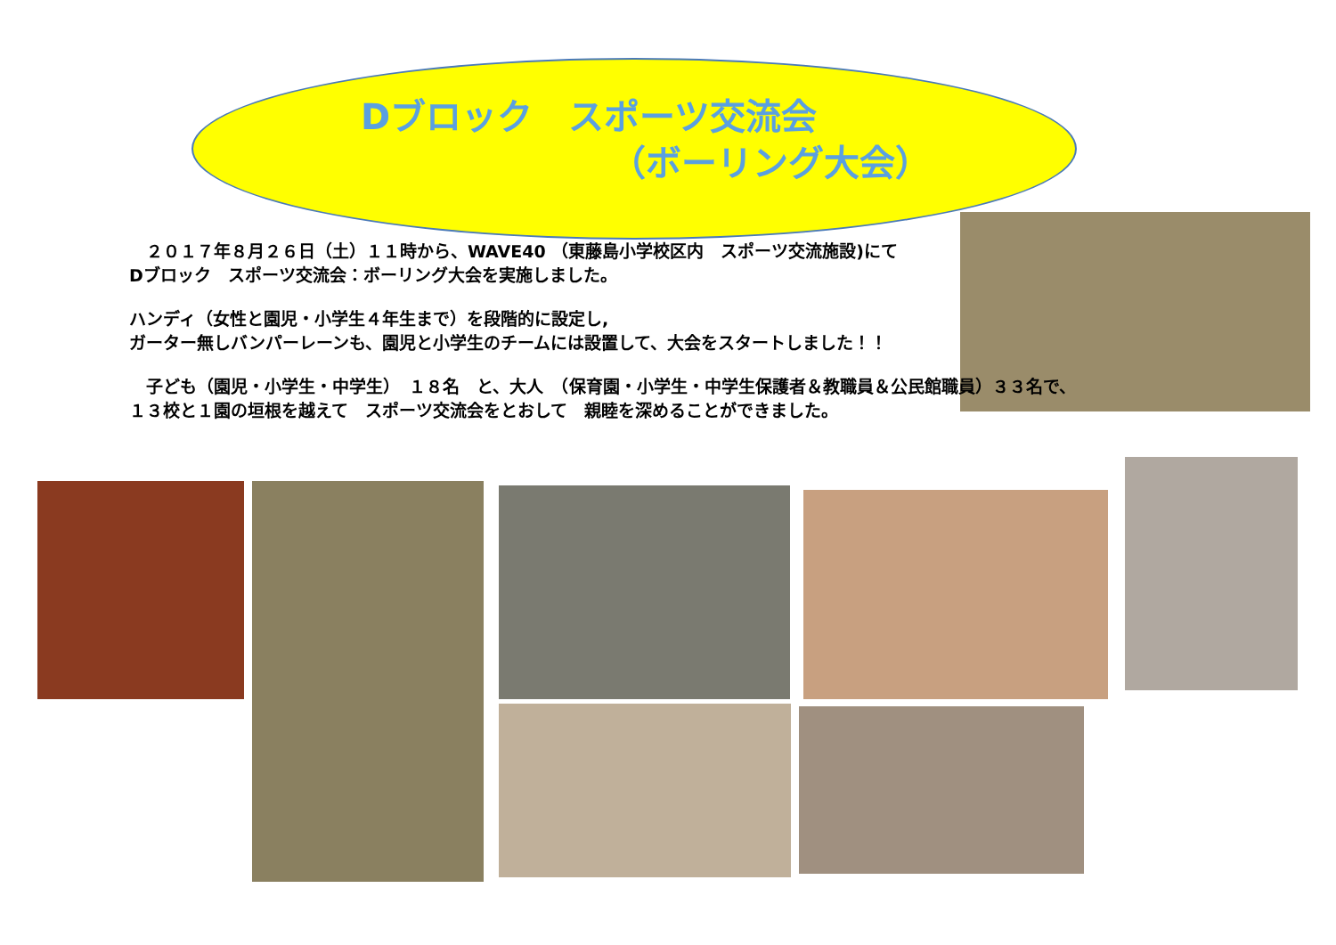Dブロック　スポーツ交流会
（ボーリング大会）
　２０１７年８月２６日（土）１１時から、WAVE40 （東藤島小学校区内　スポーツ交流施設)にて
Dブロック　スポーツ交流会：ボーリング大会を実施しました。
ハンディ（女性と園児・小学生４年生まで）を段階的に設定し,
ガーター無しバンパーレーンも、園児と小学生のチームには設置して、大会をスタートしました！！
　子ども（園児・小学生・中学生）　１８名　と、大人　（保育園・小学生・中学生保護者＆教職員＆公民館職員）３３名で、
１３校と１園の垣根を越えて　スポーツ交流会をとおして　親睦を深めることができました。